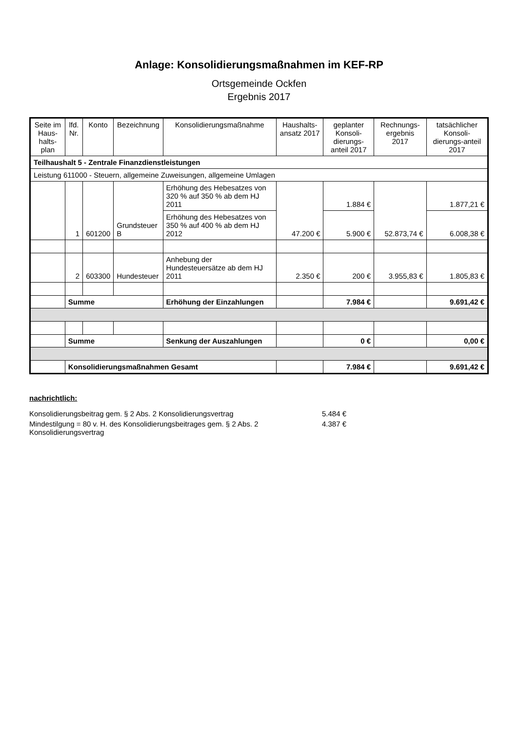Anlage: Konsolidierungsmaßnahmen im KEF-RP
Ortsgemeinde Ockfen
Ergebnis 2017
| Seite im Haus-halts-plan | lfd. Nr. | Konto | Bezeichnung | Konsolidierungsmaßnahme | Haushalts-ansatz 2017 | geplanter Konsoli-dierungs-anteil 2017 | Rechnungs-ergebnis 2017 | tatsächlicher Konsoli-dierungs-anteil 2017 |
| --- | --- | --- | --- | --- | --- | --- | --- | --- |
| Teilhaushalt 5 - Zentrale Finanzdienstleistungen | | | | | | | | |
| Leistung 611000 - Steuern, allgemeine Zuweisungen, allgemeine Umlagen | | | | | | | | |
| | 1 | 601200 | Grundsteuer B | Erhöhung des Hebesatzes von 320 % auf 350 % ab dem HJ 2011 | 47.200 € | 1.884 € | 52.873,74 € | 1.877,21 € |
| | | | | Erhöhung des Hebesatzes von 350 % auf 400 % ab dem HJ 2012 | | 5.900 € | | 6.008,38 € |
| | 2 | 603300 | Hundesteuer | Anhebung der Hundesteuersätze ab dem HJ 2011 | 2.350 € | 200 € | 3.955,83 € | 1.805,83 € |
| | Summe | | | Erhöhung der Einzahlungen | | 7.984 € | | 9.691,42 € |
| | Summe | | | Senkung der Auszahlungen | | 0 € | | 0,00 € |
| | Konsolidierungsmaßnahmen Gesamt | | | | | 7.984 € | | 9.691,42 € |
nachrichtlich:
Konsolidierungsbeitrag gem. § 2 Abs. 2 Konsolidierungsvertrag 5.484 €
Mindestilgung = 80 v. H. des Konsolidierungsbeitrages gem. § 2 Abs. 2 Konsolidierungsvertrag 4.387 €